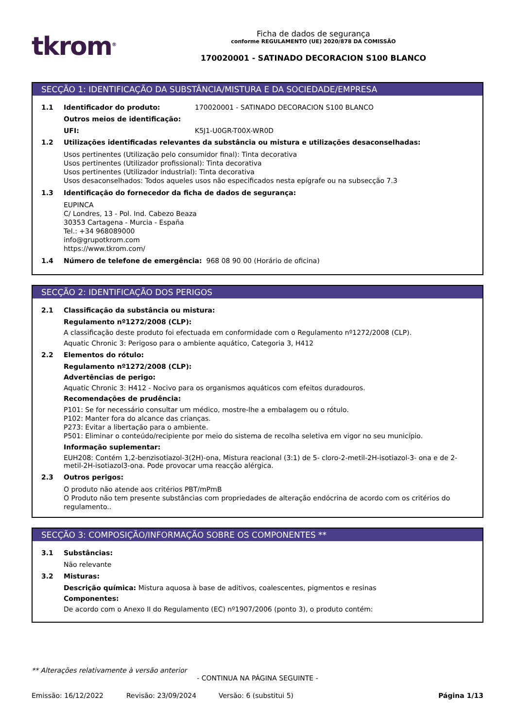tkrom<sup>®</sup>
Ficha de dados de segurança
conforme REGULAMENTO (UE) 2020/878 DA COMISSÃO
170020001 - SATINADO DECORACION S100 BLANCO
SECÇÃO 1: IDENTIFICAÇÃO DA SUBSTÂNCIA/MISTURA E DA SOCIEDADE/EMPRESA
1.1 Identificador do produto: 170020001 - SATINADO DECORACION S100 BLANCO
Outros meios de identificação:
UFI: K5J1-U0GR-T00X-WR0D
1.2 Utilizações identificadas relevantes da substância ou mistura e utilizações desaconselhadas:
Usos pertinentes (Utilização pelo consumidor final): Tinta decorativa
Usos pertinentes (Utilizador profissional): Tinta decorativa
Usos pertinentes (Utilizador industrial): Tinta decorativa
Usos desaconselhados: Todos aqueles usos não especificados nesta epígrafe ou na subsecção 7.3
1.3 Identificação do fornecedor da ficha de dados de segurança:
EUPINCA
C/ Londres, 13 - Pol. Ind. Cabezo Beaza
30353 Cartagena - Murcia - España
Tel.: +34 968089000
info@grupotkrom.com
https://www.tkrom.com/
1.4 Número de telefone de emergência: 968 08 90 00 (Horário de oficina)
SECÇÃO 2: IDENTIFICAÇÃO DOS PERIGOS
2.1 Classificação da substância ou mistura:
Regulamento nº1272/2008 (CLP):
A classificação deste produto foi efectuada em conformidade com o Regulamento nº1272/2008 (CLP).
Aquatic Chronic 3: Perigoso para o ambiente aquático, Categoria 3, H412
2.2 Elementos do rótulo:
Regulamento nº1272/2008 (CLP):
Advertências de perigo:
Aquatic Chronic 3: H412 - Nocivo para os organismos aquáticos com efeitos duradouros.
Recomendações de prudência:
P101: Se for necessário consultar um médico, mostre-lhe a embalagem ou o rótulo.
P102: Manter fora do alcance das crianças.
P273: Evitar a libertação para o ambiente.
P501: Eliminar o conteúdo/recipiente por meio do sistema de recolha seletiva em vigor no seu município.
Informação suplementar:
EUH208: Contém 1,2-benzisotiazol-3(2H)-ona, Mistura reacional (3:1) de 5- cloro-2-metil-2H-isotiazol-3- ona e de 2-metil-2H-isotiazol3-ona. Pode provocar uma reacção alérgica.
2.3 Outros perigos:
O produto não atende aos critérios PBT/mPmB
O Produto não tem presente substâncias com propriedades de alteração endócrina de acordo com os critérios do regulamento..
SECÇÃO 3: COMPOSIÇÃO/INFORMAÇÃO SOBRE OS COMPONENTES **
3.1 Substâncias:
Não relevante
3.2 Misturas:
Descrição química: Mistura aquosa à base de aditivos, coalescentes, pigmentos e resinas
Componentes:
De acordo com o Anexo II do Regulamento (EC) nº1907/2006 (ponto 3), o produto contém:
** Alterações relativamente à versão anterior
- CONTINUA NA PÁGINA SEGUINTE -
Emissão: 16/12/2022 Revisão: 23/09/2024 Versão: 6 (substitui 5) Página 1/13